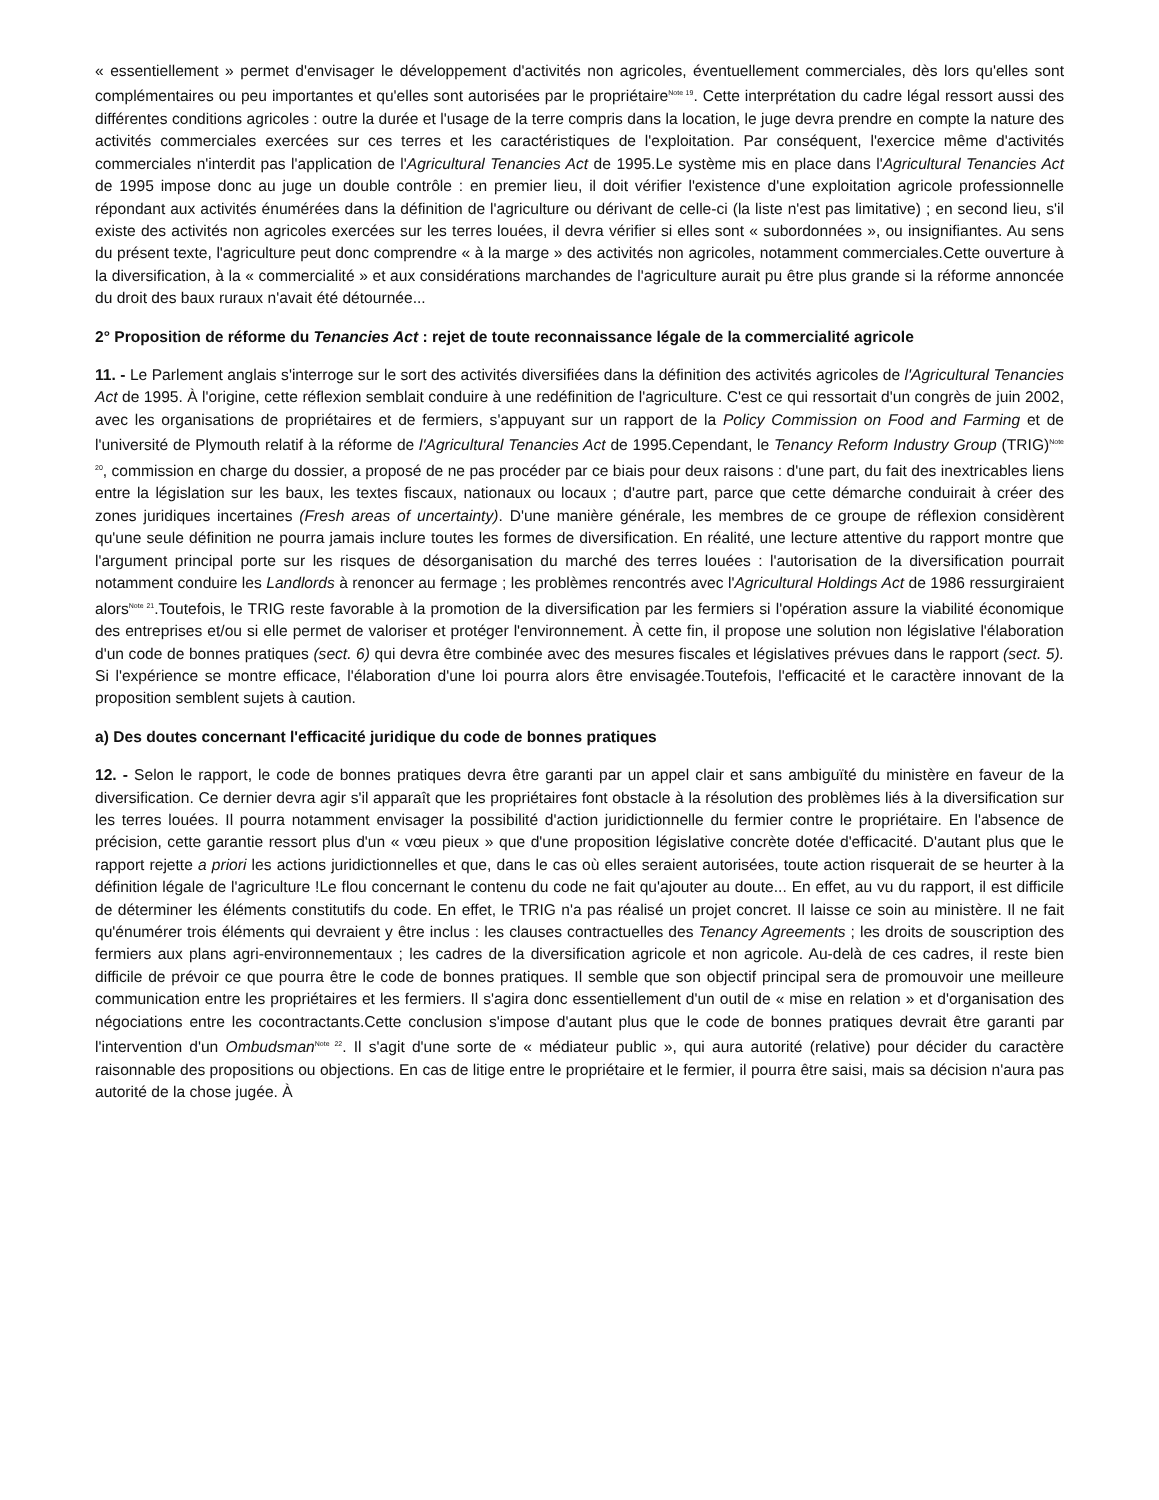« essentiellement » permet d'envisager le développement d'activités non agricoles, éventuellement commerciales, dès lors qu'elles sont complémentaires ou peu importantes et qu'elles sont autorisées par le propriétaire<sup>Note 19</sup>. Cette interprétation du cadre légal ressort aussi des différentes conditions agricoles : outre la durée et l'usage de la terre compris dans la location, le juge devra prendre en compte la nature des activités commerciales exercées sur ces terres et les caractéristiques de l'exploitation. Par conséquent, l'exercice même d'activités commerciales n'interdit pas l'application de l'Agricultural Tenancies Act de 1995.Le système mis en place dans l'Agricultural Tenancies Act de 1995 impose donc au juge un double contrôle : en premier lieu, il doit vérifier l'existence d'une exploitation agricole professionnelle répondant aux activités énumérées dans la définition de l'agriculture ou dérivant de celle-ci (la liste n'est pas limitative) ; en second lieu, s'il existe des activités non agricoles exercées sur les terres louées, il devra vérifier si elles sont « subordonnées », ou insignifiantes. Au sens du présent texte, l'agriculture peut donc comprendre « à la marge » des activités non agricoles, notamment commerciales.Cette ouverture à la diversification, à la « commercialité » et aux considérations marchandes de l'agriculture aurait pu être plus grande si la réforme annoncée du droit des baux ruraux n'avait été détournée...
2° Proposition de réforme du Tenancies Act : rejet de toute reconnaissance légale de la commercialité agricole
11. - Le Parlement anglais s'interroge sur le sort des activités diversifiées dans la définition des activités agricoles de l'Agricultural Tenancies Act de 1995. À l'origine, cette réflexion semblait conduire à une redéfinition de l'agriculture. C'est ce qui ressortait d'un congrès de juin 2002, avec les organisations de propriétaires et de fermiers, s'appuyant sur un rapport de la Policy Commission on Food and Farming et de l'université de Plymouth relatif à la réforme de l'Agricultural Tenancies Act de 1995.Cependant, le Tenancy Reform Industry Group (TRIG)<sup>Note 20</sup>, commission en charge du dossier, a proposé de ne pas procéder par ce biais pour deux raisons : d'une part, du fait des inextricables liens entre la législation sur les baux, les textes fiscaux, nationaux ou locaux ; d'autre part, parce que cette démarche conduirait à créer des zones juridiques incertaines (Fresh areas of uncertainty). D'une manière générale, les membres de ce groupe de réflexion considèrent qu'une seule définition ne pourra jamais inclure toutes les formes de diversification. En réalité, une lecture attentive du rapport montre que l'argument principal porte sur les risques de désorganisation du marché des terres louées : l'autorisation de la diversification pourrait notamment conduire les Landlords à renoncer au fermage ; les problèmes rencontrés avec l'Agricultural Holdings Act de 1986 ressurgiraient alors<sup>Note 21</sup>.Toutefois, le TRIG reste favorable à la promotion de la diversification par les fermiers si l'opération assure la viabilité économique des entreprises et/ou si elle permet de valoriser et protéger l'environnement. À cette fin, il propose une solution non législative l'élaboration d'un code de bonnes pratiques (sect. 6) qui devra être combinée avec des mesures fiscales et législatives prévues dans le rapport (sect. 5). Si l'expérience se montre efficace, l'élaboration d'une loi pourra alors être envisagée.Toutefois, l'efficacité et le caractère innovant de la proposition semblent sujets à caution.
a) Des doutes concernant l'efficacité juridique du code de bonnes pratiques
12. - Selon le rapport, le code de bonnes pratiques devra être garanti par un appel clair et sans ambiguïté du ministère en faveur de la diversification. Ce dernier devra agir s'il apparaît que les propriétaires font obstacle à la résolution des problèmes liés à la diversification sur les terres louées. Il pourra notamment envisager la possibilité d'action juridictionnelle du fermier contre le propriétaire. En l'absence de précision, cette garantie ressort plus d'un « vœu pieux » que d'une proposition législative concrète dotée d'efficacité. D'autant plus que le rapport rejette a priori les actions juridictionnelles et que, dans le cas où elles seraient autorisées, toute action risquerait de se heurter à la définition légale de l'agriculture !Le flou concernant le contenu du code ne fait qu'ajouter au doute... En effet, au vu du rapport, il est difficile de déterminer les éléments constitutifs du code. En effet, le TRIG n'a pas réalisé un projet concret. Il laisse ce soin au ministère. Il ne fait qu'énumérer trois éléments qui devraient y être inclus : les clauses contractuelles des Tenancy Agreements ; les droits de souscription des fermiers aux plans agri-environnementaux ; les cadres de la diversification agricole et non agricole. Au-delà de ces cadres, il reste bien difficile de prévoir ce que pourra être le code de bonnes pratiques. Il semble que son objectif principal sera de promouvoir une meilleure communication entre les propriétaires et les fermiers. Il s'agira donc essentiellement d'un outil de « mise en relation » et d'organisation des négociations entre les cocontractants.Cette conclusion s'impose d'autant plus que le code de bonnes pratiques devrait être garanti par l'intervention d'un Ombudsman<sup>Note 22</sup>. Il s'agit d'une sorte de « médiateur public », qui aura autorité (relative) pour décider du caractère raisonnable des propositions ou objections. En cas de litige entre le propriétaire et le fermier, il pourra être saisi, mais sa décision n'aura pas autorité de la chose jugée. À